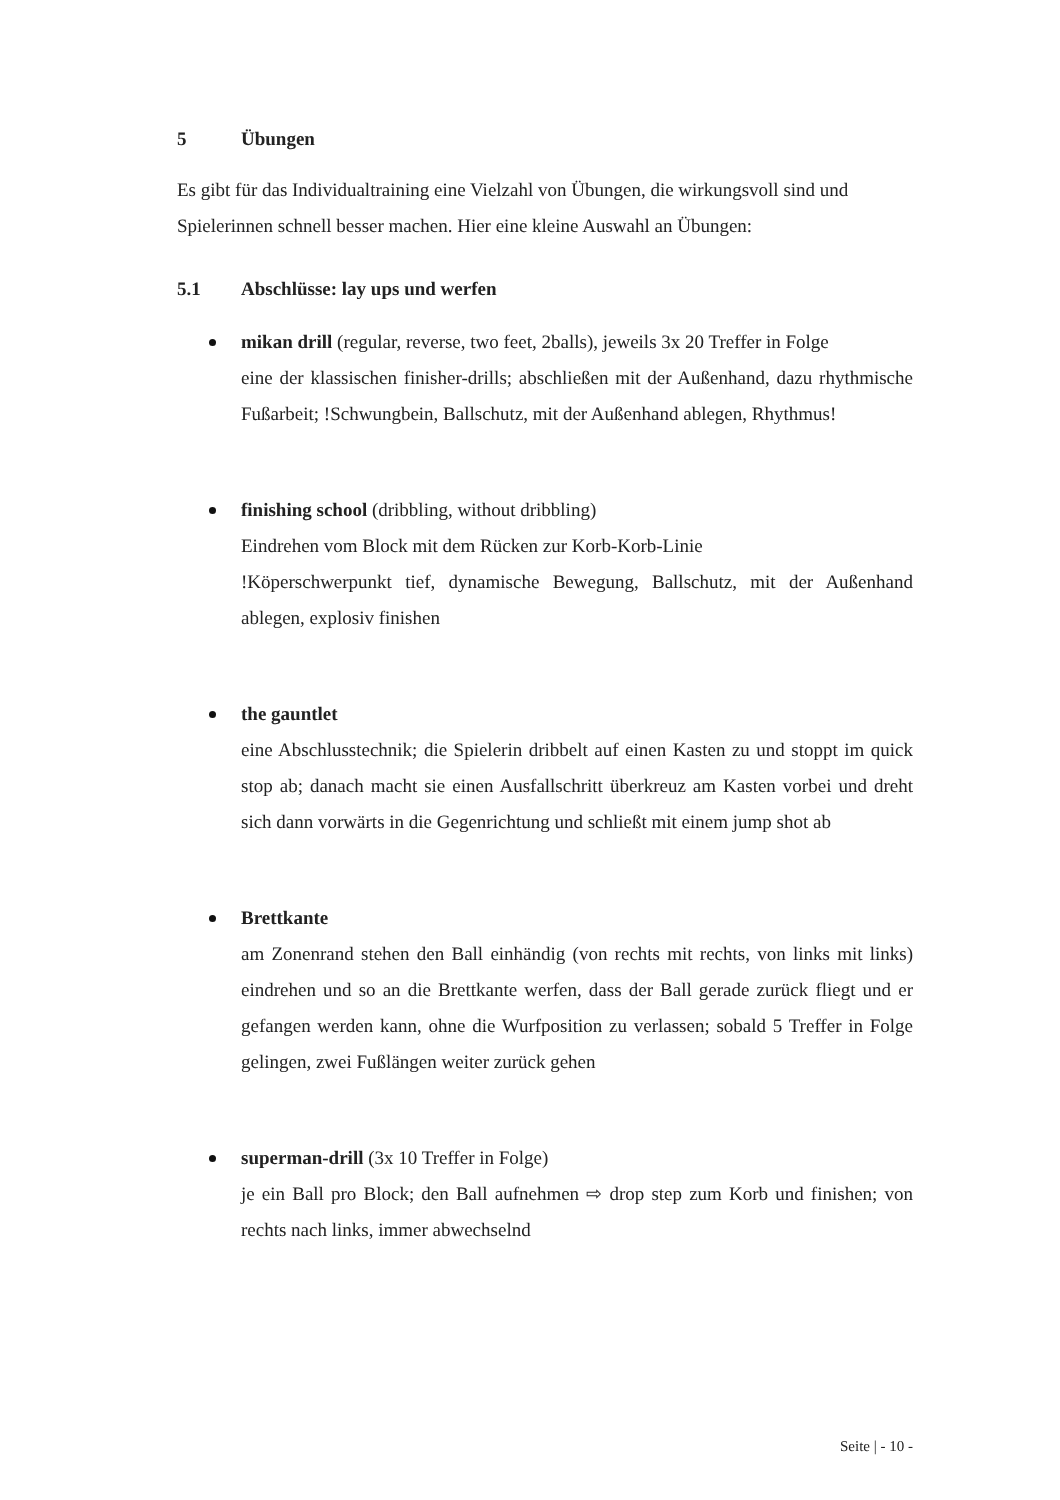5 Übungen
Es gibt für das Individualtraining eine Vielzahl von Übungen, die wirkungsvoll sind und Spielerinnen schnell besser machen. Hier eine kleine Auswahl an Übungen:
5.1 Abschlüsse: lay ups und werfen
mikan drill (regular, reverse, two feet, 2balls), jeweils 3x 20 Treffer in Folge
eine der klassischen finisher-drills; abschließen mit der Außenhand, dazu rhythmische Fußarbeit; !Schwungbein, Ballschutz, mit der Außenhand ablegen, Rhythmus!
finishing school (dribbling, without dribbling)
Eindrehen vom Block mit dem Rücken zur Korb-Korb-Linie
!Köperschwerpunkt tief, dynamische Bewegung, Ballschutz, mit der Außenhand ablegen, explosiv finishen
the gauntlet
eine Abschlusstechnik; die Spielerin dribbelt auf einen Kasten zu und stoppt im quick stop ab; danach macht sie einen Ausfallschritt überkreuz am Kasten vorbei und dreht sich dann vorwärts in die Gegenrichtung und schließt mit einem jump shot ab
Brettkante
am Zonenrand stehen den Ball einhändig (von rechts mit rechts, von links mit links) eindrehen und so an die Brettkante werfen, dass der Ball gerade zurück fliegt und er gefangen werden kann, ohne die Wurfposition zu verlassen; sobald 5 Treffer in Folge gelingen, zwei Fußlängen weiter zurück gehen
superman-drill (3x 10 Treffer in Folge)
je ein Ball pro Block; den Ball aufnehmen ⇨ drop step zum Korb und finishen; von rechts nach links, immer abwechselnd
Seite | - 10 -